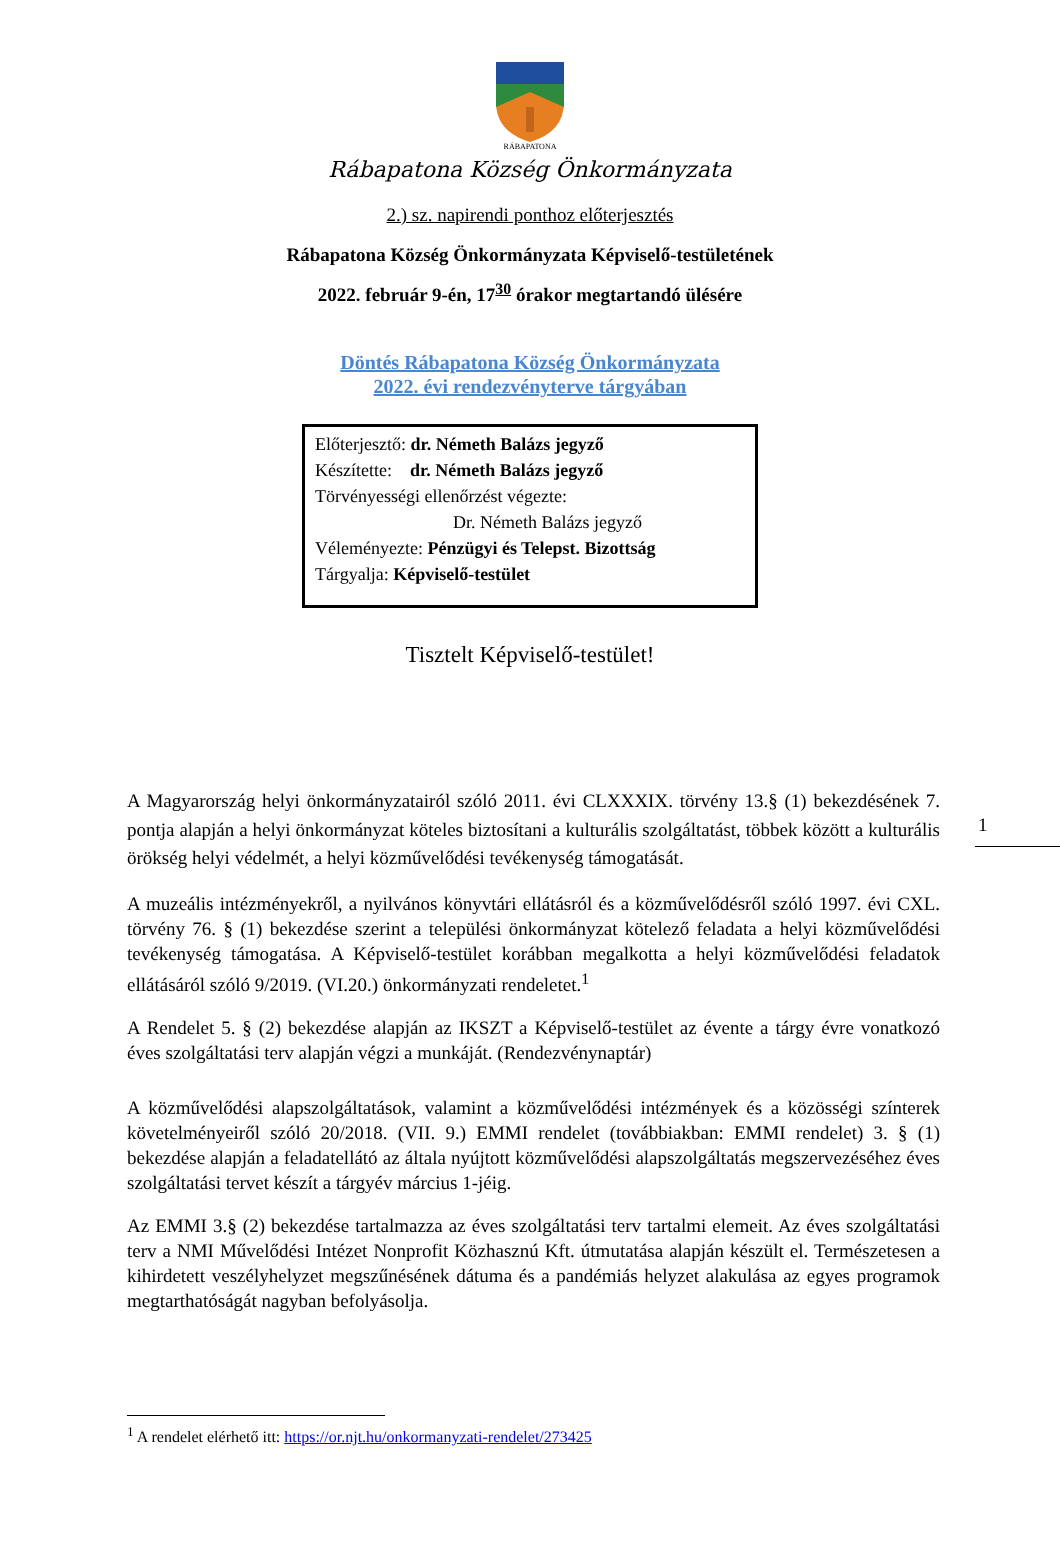RÁBAPATONA
Rábapatona Község Önkormányzata
2.) sz. napirendi ponthoz előterjesztés
Rábapatona Község Önkormányzata Képviselő-testületének
2022. február 9-én, 17<sup>30</sup> órakor megtartandó ülésére
Döntés Rábapatona Község Önkormányzata
2022. évi rendezvényterve tárgyában
Előterjesztő: dr. Németh Balázs jegyző
Készítette: dr. Németh Balázs jegyző
Törvényességi ellenőrzést végezte:
Dr. Németh Balázs jegyző
Véleményezte: Pénzügyi és Telepst. Bizottság
Tárgyalja: Képviselő-testület
Tisztelt Képviselő-testület!
A Magyarország helyi önkormányzatairól szóló 2011. évi CLXXXIX. törvény 13.§ (1) bekezdésének 7. pontja alapján a helyi önkormányzat köteles biztosítani a kulturális szolgáltatást, többek között a kulturális örökség helyi védelmét, a helyi közművelődési tevékenység támogatását.
A muzeális intézményekről, a nyilvános könyvtári ellátásról és a közművelődésről szóló 1997. évi CXL. törvény 76. § (1) bekezdése szerint a települési önkormányzat kötelező feladata a helyi közművelődési tevékenység támogatása. A Képviselő-testület korábban megalkotta a helyi közművelődési feladatok ellátásáról szóló 9/2019. (VI.20.) önkormányzati rendeletet.<sup>1</sup>
A Rendelet 5. § (2) bekezdése alapján az IKSZT a Képviselő-testület az évente a tárgy évre vonatkozó éves szolgáltatási terv alapján végzi a munkáját. (Rendezvénynaptár)
A közművelődési alapszolgáltatások, valamint a közművelődési intézmények és a közösségi színterek követelményeiről szóló 20/2018. (VII. 9.) EMMI rendelet (továbbiakban: EMMI rendelet) 3. § (1) bekezdése alapján a feladatellátó az általa nyújtott közművelődési alapszolgáltatás megszervezéséhez éves szolgáltatási tervet készít a tárgyév március 1-jéig.
Az EMMI 3.§ (2) bekezdése tartalmazza az éves szolgáltatási terv tartalmi elemeit. Az éves szolgáltatási terv a NMI Művelődési Intézet Nonprofit Közhasznú Kft. útmutatása alapján készült el. Természetesen a kihirdetett veszélyhelyzet megszűnésének dátuma és a pandémiás helyzet alakulása az egyes programok megtarthatóságát nagyban befolyásolja.
<sup>1</sup> A rendelet elérhető itt: https://or.njt.hu/onkormanyzati-rendelet/273425
1